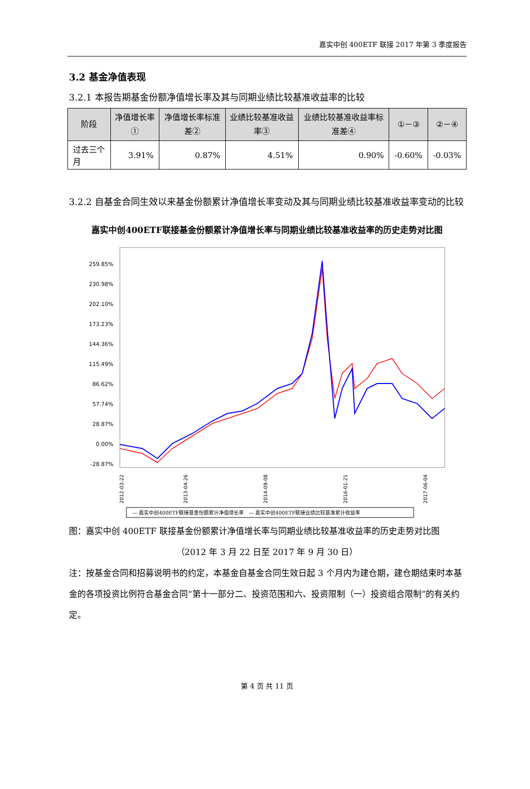嘉实中创 400ETF 联接 2017 年第 3 季度报告
3.2 基金净值表现
3.2.1 本报告期基金份额净值增长率及其与同期业绩比较基准收益率的比较
| 阶段 | 净值增长率① | 净值增长率标准差② | 业绩比较基准收益率③ | 业绩比较基准收益率标准差④ | ①－③ | ②－④ |
| --- | --- | --- | --- | --- | --- | --- |
| 过去三个月 | 3.91% | 0.87% | 4.51% | 0.90% | -0.60% | -0.03% |
3.2.2 自基金合同生效以来基金份额累计净值增长率变动及其与同期业绩比较基准收益率变动的比较
嘉实中创400ETF联接基金份额累计净值增长率与同期业绩比较基准收益率的历史走势对比图
259.85%
230.98%
202.10%
173.23%
144.36%
115.49%
86.62%
57.74%
28.87%
0.00%
-28.87%
2012-03-22
2013-04-26
2014-09-08
2016-01-21
2017-06-04
— 嘉实中创400ETF联接基金份额累计净值增长率　— 嘉实中创400ETF联接业绩比较基准累计收益率
图：嘉实中创 400ETF 联接基金份额累计净值增长率与同期业绩比较基准收益率的历史走势对比图
（2012 年 3 月 22 日至 2017 年 9 月 30 日）
注：按基金合同和招募说明书的约定，本基金自基金合同生效日起 3 个月内为建仓期，建仓期结束时本基金的各项投资比例符合基金合同“第十一部分二、投资范围和六、投资限制（一）投资组合限制”的有关约定。
第 4 页 共 11 页